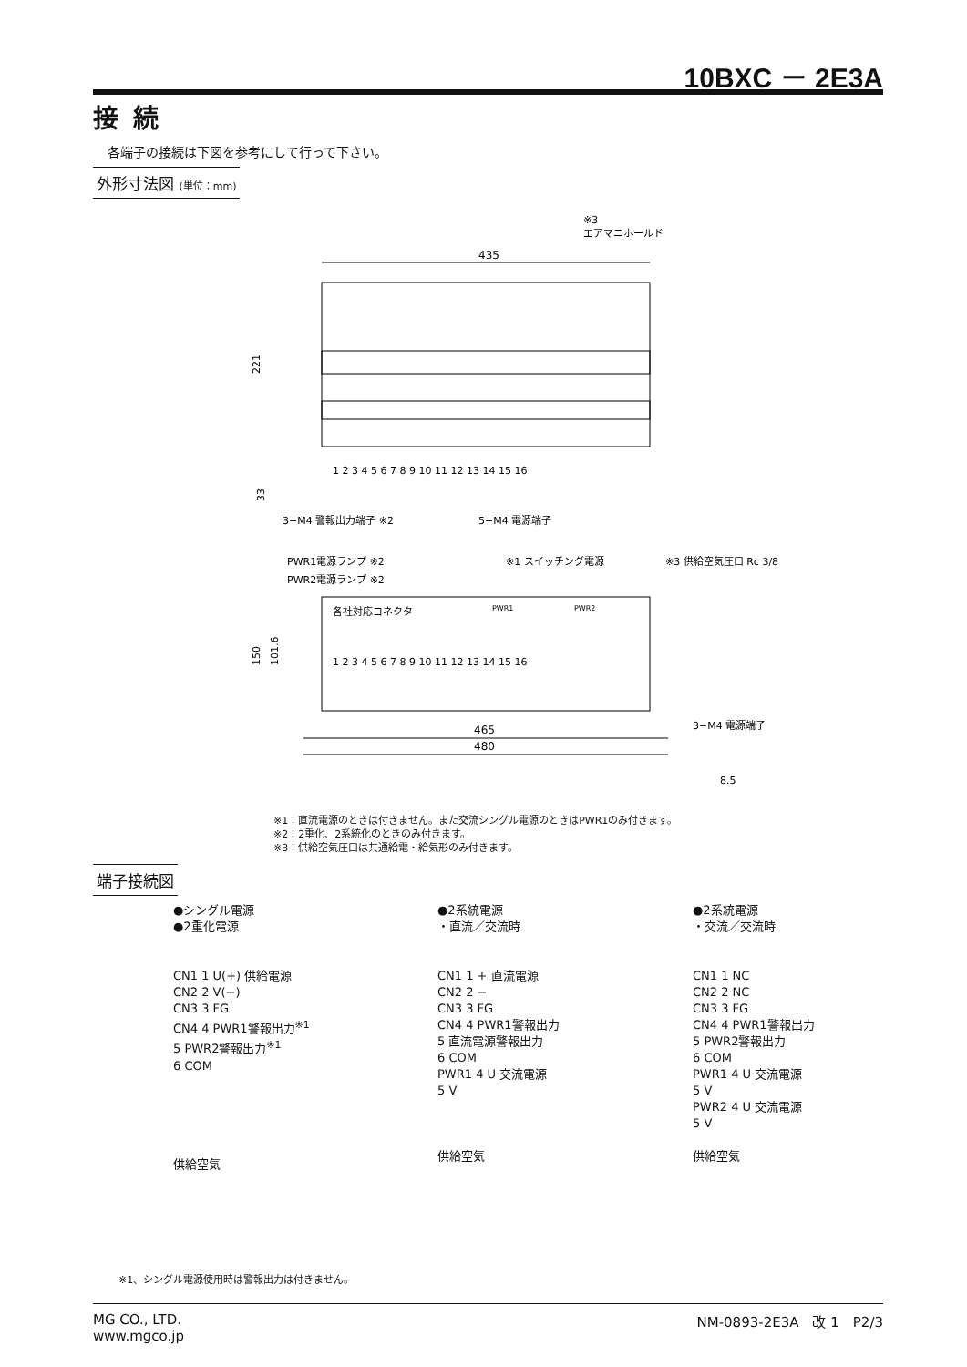10BXC － 2E3A
接続
各端子の接続は下図を参考にして行って下さい。
外形寸法図 (単位：mm)
※3
エアマニホールド
435
221
33
1 2 3 4 5 6 7 8 9 10 11 12 13 14 15 16
3−M4 警報出力端子 ※2
5−M4 電源端子
PWR1電源ランプ ※2
PWR2電源ランプ ※2
※1 スイッチング電源
※3 供給空気圧口 Rc 3/8
各社対応コネクタ
PWR1
PWR2
1 2 3 4 5 6 7 8 9 10 11 12 13 14 15 16
150
101.6
465
480
3−M4 電源端子
8.5
※1：直流電源のときは付きません。また交流シングル電源のときはPWR1のみ付きます。
※2：2重化、2系統化のときのみ付きます。
※3：供給空気圧口は共通給電・給気形のみ付きます。
端子接続図
●シングル電源
●2重化電源
CN1 1 U(+) 供給電源
CN2 2 V(−)
CN3 3 FG
CN4 4 PWR1警報出力<sup>※1</sup>
5 PWR2警報出力<sup>※1</sup>
6 COM
供給空気
●2系統電源
・直流／交流時
CN1 1 + 直流電源
CN2 2 −
CN3 3 FG
CN4 4 PWR1警報出力
5 直流電源警報出力
6 COM
PWR1 4 U 交流電源
5 V
供給空気
●2系統電源
・交流／交流時
CN1 1 NC
CN2 2 NC
CN3 3 FG
CN4 4 PWR1警報出力
5 PWR2警報出力
6 COM
PWR1 4 U 交流電源
5 V
PWR2 4 U 交流電源
5 V
供給空気
※1、シングル電源使用時は警報出力は付きません。
MG CO., LTD.
www.mgco.jp
NM-0893-2E3A　改 1　P2/3